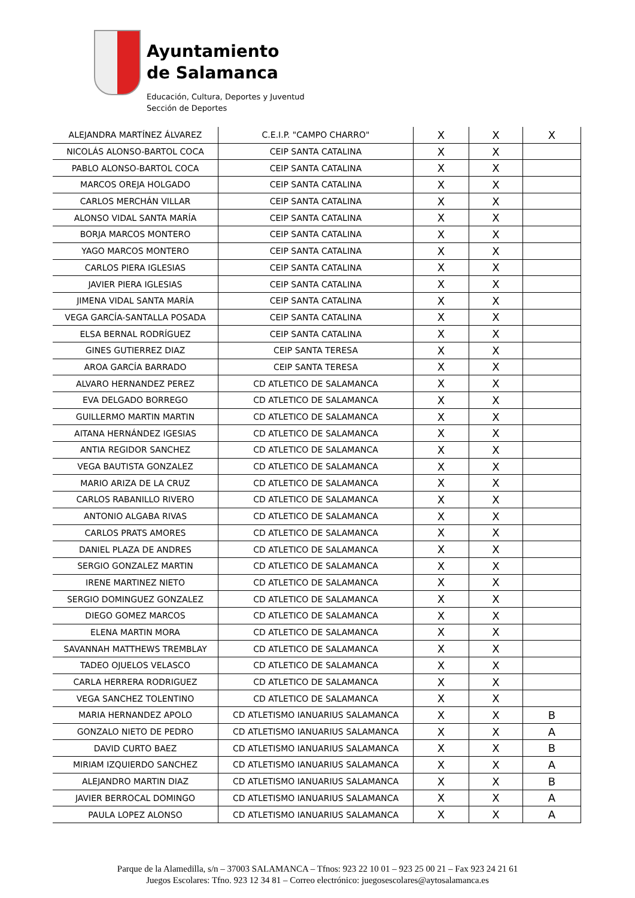Ayuntamiento
de Salamanca
Educación, Cultura, Deportes y Juventud
Sección de Deportes
| ALEJANDRA MARTÍNEZ ÁLVAREZ | C.E.I.P. "CAMPO CHARRO" | X | X | X |
| NICOLÁS ALONSO-BARTOL COCA | CEIP SANTA CATALINA | X | X | |
| PABLO ALONSO-BARTOL COCA | CEIP SANTA CATALINA | X | X | |
| MARCOS OREJA HOLGADO | CEIP SANTA CATALINA | X | X | |
| CARLOS MERCHÁN VILLAR | CEIP SANTA CATALINA | X | X | |
| ALONSO VIDAL SANTA MARÍA | CEIP SANTA CATALINA | X | X | |
| BORJA MARCOS MONTERO | CEIP SANTA CATALINA | X | X | |
| YAGO MARCOS MONTERO | CEIP SANTA CATALINA | X | X | |
| CARLOS PIERA IGLESIAS | CEIP SANTA CATALINA | X | X | |
| JAVIER PIERA IGLESIAS | CEIP SANTA CATALINA | X | X | |
| JIMENA VIDAL SANTA MARÍA | CEIP SANTA CATALINA | X | X | |
| VEGA GARCÍA-SANTALLA POSADA | CEIP SANTA CATALINA | X | X | |
| ELSA BERNAL RODRÍGUEZ | CEIP SANTA CATALINA | X | X | |
| GINES GUTIERREZ DIAZ | CEIP SANTA TERESA | X | X | |
| AROA GARCÍA BARRADO | CEIP SANTA TERESA | X | X | |
| ALVARO HERNANDEZ PEREZ | CD ATLETICO DE SALAMANCA | X | X | |
| EVA DELGADO BORREGO | CD ATLETICO DE SALAMANCA | X | X | |
| GUILLERMO MARTIN MARTIN | CD ATLETICO DE SALAMANCA | X | X | |
| AITANA HERNÁNDEZ IGESIAS | CD ATLETICO DE SALAMANCA | X | X | |
| ANTIA REGIDOR SANCHEZ | CD ATLETICO DE SALAMANCA | X | X | |
| VEGA BAUTISTA GONZALEZ | CD ATLETICO DE SALAMANCA | X | X | |
| MARIO ARIZA DE LA CRUZ | CD ATLETICO DE SALAMANCA | X | X | |
| CARLOS RABANILLO RIVERO | CD ATLETICO DE SALAMANCA | X | X | |
| ANTONIO ALGABA RIVAS | CD ATLETICO DE SALAMANCA | X | X | |
| CARLOS PRATS AMORES | CD ATLETICO DE SALAMANCA | X | X | |
| DANIEL PLAZA DE ANDRES | CD ATLETICO DE SALAMANCA | X | X | |
| SERGIO GONZALEZ MARTIN | CD ATLETICO DE SALAMANCA | X | X | |
| IRENE MARTINEZ NIETO | CD ATLETICO DE SALAMANCA | X | X | |
| SERGIO DOMINGUEZ GONZALEZ | CD ATLETICO DE SALAMANCA | X | X | |
| DIEGO GOMEZ MARCOS | CD ATLETICO DE SALAMANCA | X | X | |
| ELENA MARTIN MORA | CD ATLETICO DE SALAMANCA | X | X | |
| SAVANNAH MATTHEWS TREMBLAY | CD ATLETICO DE SALAMANCA | X | X | |
| TADEO OJUELOS VELASCO | CD ATLETICO DE SALAMANCA | X | X | |
| CARLA HERRERA RODRIGUEZ | CD ATLETICO DE SALAMANCA | X | X | |
| VEGA SANCHEZ TOLENTINO | CD ATLETICO DE SALAMANCA | X | X | |
| MARIA HERNANDEZ APOLO | CD ATLETISMO IANUARIUS SALAMANCA | X | X | B |
| GONZALO NIETO DE PEDRO | CD ATLETISMO IANUARIUS SALAMANCA | X | X | A |
| DAVID CURTO BAEZ | CD ATLETISMO IANUARIUS SALAMANCA | X | X | B |
| MIRIAM IZQUIERDO SANCHEZ | CD ATLETISMO IANUARIUS SALAMANCA | X | X | A |
| ALEJANDRO MARTIN DIAZ | CD ATLETISMO IANUARIUS SALAMANCA | X | X | B |
| JAVIER BERROCAL DOMINGO | CD ATLETISMO IANUARIUS SALAMANCA | X | X | A |
| PAULA LOPEZ ALONSO | CD ATLETISMO IANUARIUS SALAMANCA | X | X | A |
Parque de la Alamedilla, s/n – 37003 SALAMANCA – Tfnos: 923 22 10 01 – 923 25 00 21 – Fax 923 24 21 61
Juegos Escolares: Tfno. 923 12 34 81 – Correo electrónico: juegosescolares@aytosalamanca.es